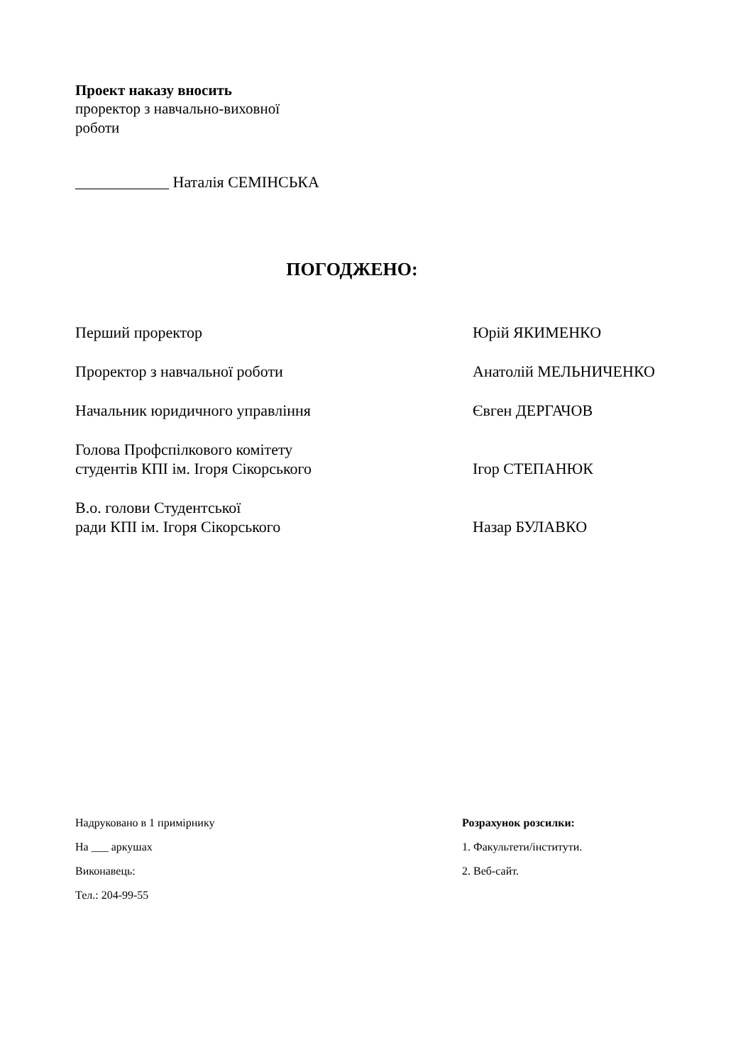Проект наказу вносить
проректор з навчально-виховної
роботи
____________ Наталія СЕМІНСЬКА
ПОГОДЖЕНО:
Перший проректор Юрій ЯКИМЕНКО
Проректор з навчальної роботи Анатолій МЕЛЬНИЧЕНКО
Начальник юридичного управління Євген ДЕРГАЧОВ
Голова Профспілкового комітету
студентів КПІ ім. Ігоря Сікорського
Ігор СТЕПАНЮК
В.о. голови Студентської
ради КПІ ім. Ігоря Сікорського
Назар БУЛАВКО
Надруковано в 1 примірнику
На ___ аркушах
Виконавець:
Тел.: 204-99-55
Розрахунок розсилки:
1. Факультети/інститути.
2. Веб-сайт.